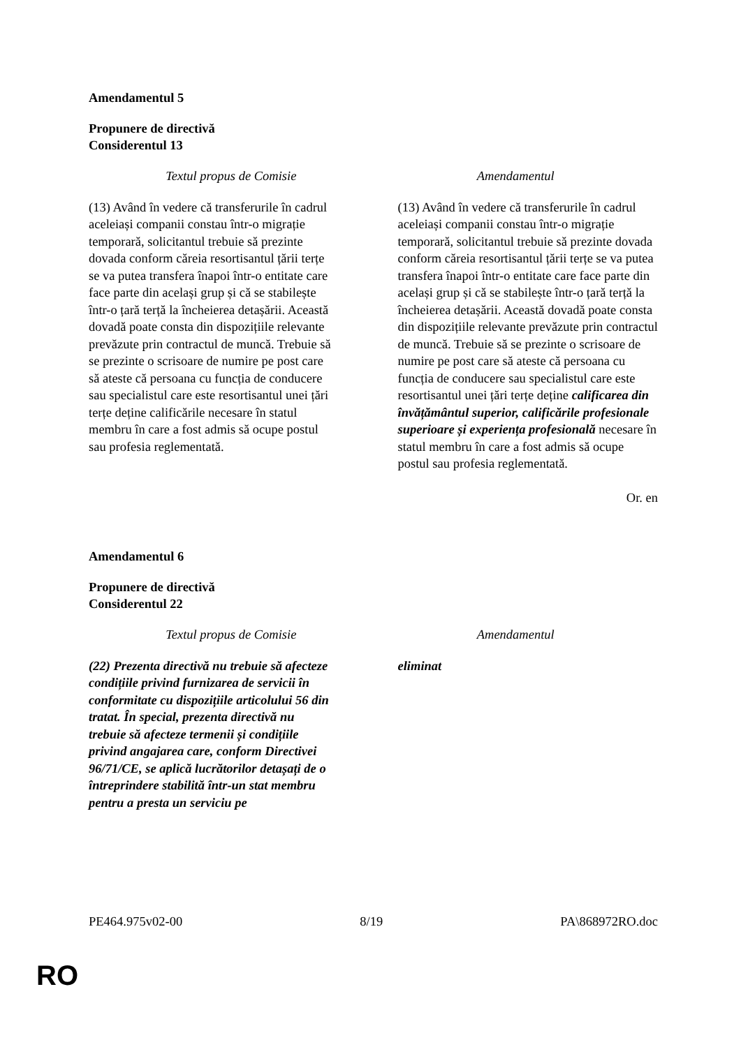Amendamentul 5
Propunere de directivă
Considerentul 13
| Textul propus de Comisie | Amendamentul |
| --- | --- |
| (13) Având în vedere că transferurile în cadrul aceleiași companii constau într-o migrație temporară, solicitantul trebuie să prezinte dovada conform căreia resortisantul țării terțe se va putea transfera înapoi într-o entitate care face parte din același grup și că se stabilește într-o țară terță la încheierea detașării. Această dovadă poate consta din dispozițiile relevante prevăzute prin contractul de muncă. Trebuie să se prezinte o scrisoare de numire pe post care să ateste că persoana cu funcția de conducere sau specialistul care este resortisantul unei țări terțe deține calificările necesare în statul membru în care a fost admis să ocupe postul sau profesia reglementată. | (13) Având în vedere că transferurile în cadrul aceleiași companii constau într-o migrație temporară, solicitantul trebuie să prezinte dovada conform căreia resortisantul țării terțe se va putea transfera înapoi într-o entitate care face parte din același grup și că se stabilește într-o țară terță la încheierea detașării. Această dovadă poate consta din dispozițiile relevante prevăzute prin contractul de muncă. Trebuie să se prezinte o scrisoare de numire pe post care să ateste că persoana cu funcția de conducere sau specialistul care este resortisantul unei țări terțe deține calificarea din învățământul superior, calificările profesionale superioare și experiența profesională necesare în statul membru în care a fost admis să ocupe postul sau profesia reglementată. |
Or. en
Amendamentul 6
Propunere de directivă
Considerentul 22
| Textul propus de Comisie | Amendamentul |
| --- | --- |
| (22) Prezenta directivă nu trebuie să afecteze condițiile privind furnizarea de servicii în conformitate cu dispozițiile articolului 56 din tratat. În special, prezenta directivă nu trebuie să afecteze termenii și condițiile privind angajarea care, conform Directivei 96/71/CE, se aplică lucrătorilor detașați de o întreprindere stabilită într-un stat membru pentru a presta un serviciu pe | eliminat |
PE464.975v02-00 8/19 PA\868972RO.doc
RO